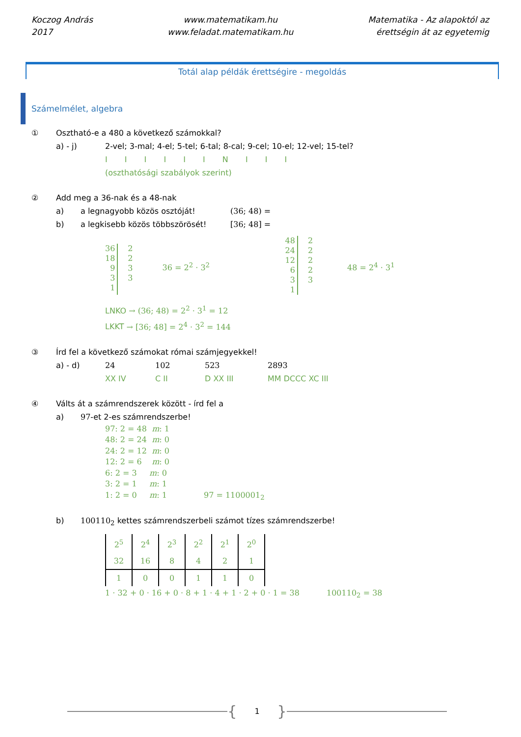Koczog András
2017
www.matematikam.hu
www.feladat.matematikam.hu
Matematika - Az alapoktól az
érettségin át az egyetemig
Totál alap példák érettségire - megoldás
Számelmélet, algebra
① Osztható-e a 480 a következő számokkal?
a) - j) 2-vel; 3-mal; 4-el; 5-tel; 6-tal; 8-cal; 9-cel; 10-el; 12-vel; 15-tel?
I I I I I I N I I I
(oszthatósági szabályok szerint)
② Add meg a 36-nak és a 48-nak
a) a legnagyobb közös osztóját! (36; 48) =
b) a legkisebb közös többszörösét! [36; 48] =
36
18
9
3
1
2
2
3
3
36 = 2<sup>2</sup> · 3<sup>2</sup>
48
24
12
6
3
1
2
2
2
2
3
48 = 2<sup>4</sup> · 3<sup>1</sup>
LNKO → (36; 48) = 2<sup>2</sup> · 3<sup>1</sup> = 12
LKKT → [36; 48] = 2<sup>4</sup> · 3<sup>2</sup> = 144
③ Írd fel a következő számokat római számjegyekkel!
a) - d) 24 102 523 2893
XX IV C II D XX III MM DCCC XC III
④ Válts át a számrendszerek között - írd fel a
a) 97-et 2-es számrendszerbe!
97: 2 = 48 m: 1
48: 2 = 24 m: 0
24: 2 = 12 m: 0
12: 2 = 6 m: 0
6: 2 = 3 m: 0
3: 2 = 1 m: 1
1: 2 = 0 m: 1 97 = 1100001<sub>2</sub>
b) 100110<sub>2</sub> kettes számrendszerbeli számot tízes számrendszerbe!
| 2<sup>5</sup> | 2<sup>4</sup> | 2<sup>3</sup> | 2<sup>2</sup> | 2<sup>1</sup> | 2<sup>0</sup> |
| 32 | 16 | 8 | 4 | 2 | 1 |
| 1 | 0 | 0 | 1 | 1 | 0 |
1 · 32 + 0 · 16 + 0 · 8 + 1 · 4 + 1 · 2 + 0 · 1 = 38 100110<sub>2</sub> = 38
{ 1 }